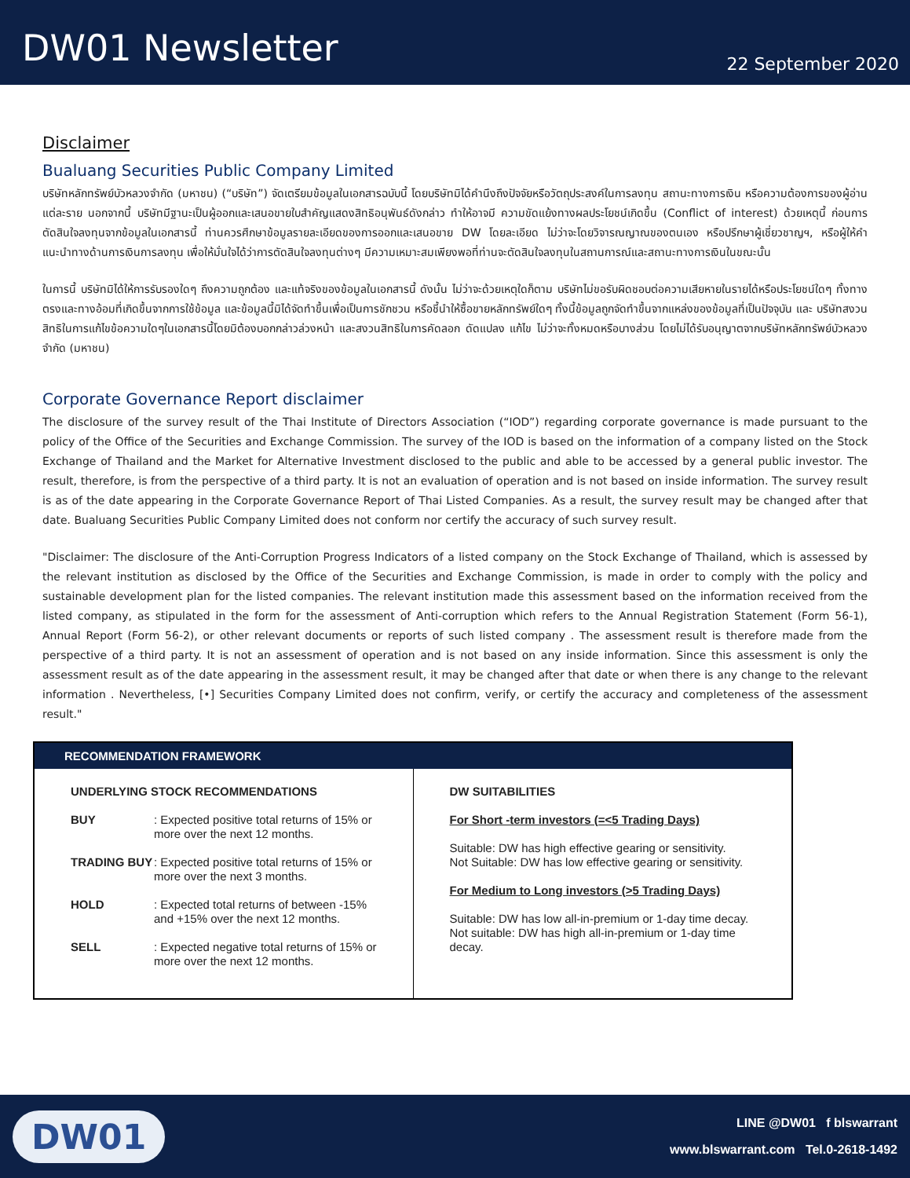DW01 Newsletter
22 September 2020
Disclaimer
Bualuang Securities Public Company Limited
บริษัทหลักทรัพย์บัวหลวงจำกัด (มหาชน) (“บริษัท”) จัดเตรียมข้อมูลในเอกสารฉบับนี้ โดยบริษัทมิได้คำนึงถึงปัจจัยหรือวัตถุประสงค์ในการลงทุน สถานะทางการเงิน หรือความต้องการของผู้อ่านแต่ละราย นอกจากนี้ บริษัทมีฐานะเป็นผู้ออกและเสนอขายใบสำคัญแสดงสิทธิอนุพันธ์ดังกล่าว ทำให้อาจมี ความขัดแย้งทางผลประโยชน์เกิดขึ้น (Conflict of interest) ด้วยเหตุนี้ ก่อนการตัดสินใจลงทุนจากข้อมูลในเอกสารนี้ ท่านควรศึกษาข้อมูลรายละเอียดของการออกและเสนอขาย DW โดยละเอียด ไม่ว่าจะโดยวิจารณญาณของตนเอง หรือปรึกษาผู้เชี่ยวชาญฯ, หรือผู้ให้คำแนะนำทางด้านการเงินการลงทุน เพื่อให้มั่นใจได้ว่าการตัดสินใจลงทุนต่างๆ มีความเหมาะสมเพียงพอที่ท่านจะตัดสินใจลงทุนในสถานการณ์และสถานะทางการเงินในขณะนั้น
ในการนี้ บริษัทมิได้ให้การรับรองใดๆ ถึงความถูกต้อง และแท้จริงของข้อมูลในเอกสารนี้ ดังนั้น ไม่ว่าจะด้วยเหตุใดก็ตาม บริษัทไม่ขอรับผิดชอบต่อความเสียหายในรายได้หรือประโยชน์ใดๆ ทั้งทางตรงและทางอ้อมที่เกิดขึ้นจากการใช้ข้อมูล และข้อมูลนี้มิได้จัดทำขึ้นเพื่อเป็นการชักชวน หรือชี้นำให้ซื้อขายหลักทรัพย์ใดๆ ทั้งนี้ข้อมูลถูกจัดทำขึ้นจากแหล่งของข้อมูลที่เป็นปัจจุบัน และ บริษัทสงวนสิทธิในการแก้ไขข้อความใดๆในเอกสารนี้โดยมิต้องบอกกล่าวล่วงหน้า และสงวนสิทธิในการคัดลอก ดัดแปลง แก้ไข ไม่ว่าจะทั้งหมดหรือบางส่วน โดยไม่ได้รับอนุญาตจากบริษัทหลักทรัพย์บัวหลวง จำกัด (มหาชน)
Corporate Governance Report disclaimer
The disclosure of the survey result of the Thai Institute of Directors Association (“IOD”) regarding corporate governance is made pursuant to the policy of the Office of the Securities and Exchange Commission. The survey of the IOD is based on the information of a company listed on the Stock Exchange of Thailand and the Market for Alternative Investment disclosed to the public and able to be accessed by a general public investor. The result, therefore, is from the perspective of a third party. It is not an evaluation of operation and is not based on inside information. The survey result is as of the date appearing in the Corporate Governance Report of Thai Listed Companies. As a result, the survey result may be changed after that date. Bualuang Securities Public Company Limited does not conform nor certify the accuracy of such survey result.
"Disclaimer: The disclosure of the Anti-Corruption Progress Indicators of a listed company on the Stock Exchange of Thailand, which is assessed by the relevant institution as disclosed by the Office of the Securities and Exchange Commission, is made in order to comply with the policy and sustainable development plan for the listed companies. The relevant institution made this assessment based on the information received from the listed company, as stipulated in the form for the assessment of Anti-corruption which refers to the Annual Registration Statement (Form 56-1), Annual Report (Form 56-2), or other relevant documents or reports of such listed company . The assessment result is therefore made from the perspective of a third party. It is not an assessment of operation and is not based on any inside information. Since this assessment is only the assessment result as of the date appearing in the assessment result, it may be changed after that date or when there is any change to the relevant information . Nevertheless, [•] Securities Company Limited does not confirm, verify, or certify the accuracy and completeness of the assessment result."
| RECOMMENDATION FRAMEWORK | |
| --- | --- |
| UNDERLYING STOCK RECOMMENDATIONS BUY : Expected positive total returns of 15% or more over the next 12 months. TRADING BUY : Expected positive total returns of 15% or more over the next 3 months. HOLD : Expected total returns of between -15% and +15% over the next 12 months. SELL : Expected negative total returns of 15% or more over the next 12 months. | DW SUITABILITIES For Short -term investors (=<5 Trading Days) Suitable: DW has high effective gearing or sensitivity. Not Suitable: DW has low effective gearing or sensitivity. For Medium to Long investors (>5 Trading Days) Suitable: DW has low all-in-premium or 1-day time decay. Not suitable: DW has high all-in-premium or 1-day time decay. |
DW01
LINE @DW01 f blswarrant
www.blswarrant.com Tel.0-2618-1492